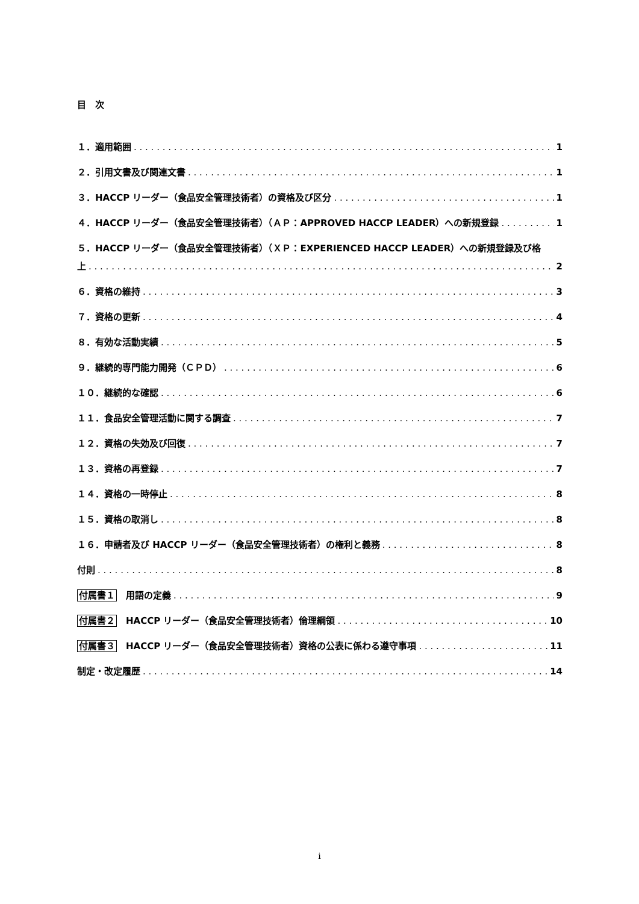目　次
１．適用範囲 1
２．引用文書及び関連文書 1
３．HACCP リーダー（食品安全管理技術者）の資格及び区分 1
４．HACCP リーダー（食品安全管理技術者）（ＡＰ：APPROVED HACCP LEADER）への新規登録 1
５．HACCP リーダー（食品安全管理技術者）（ＸＰ：EXPERIENCED HACCP LEADER）への新規登録及び格
上 2
６．資格の維持 3
７．資格の更新 4
８．有効な活動実績 5
９．継続的専門能力開発（ＣＰＤ） 6
１０．継続的な確認 6
１１．食品安全管理活動に関する調査 7
１２．資格の失効及び回復 7
１３．資格の再登録 7
１４．資格の一時停止 8
１５．資格の取消し 8
１６．申請者及び HACCP リーダー（食品安全管理技術者）の権利と義務 8
付則 8
付属書１　用語の定義 9
付属書２　HACCP リーダー（食品安全管理技術者）倫理綱領 10
付属書３　HACCP リーダー（食品安全管理技術者）資格の公表に係わる遵守事項 11
制定・改定履歴 14
i